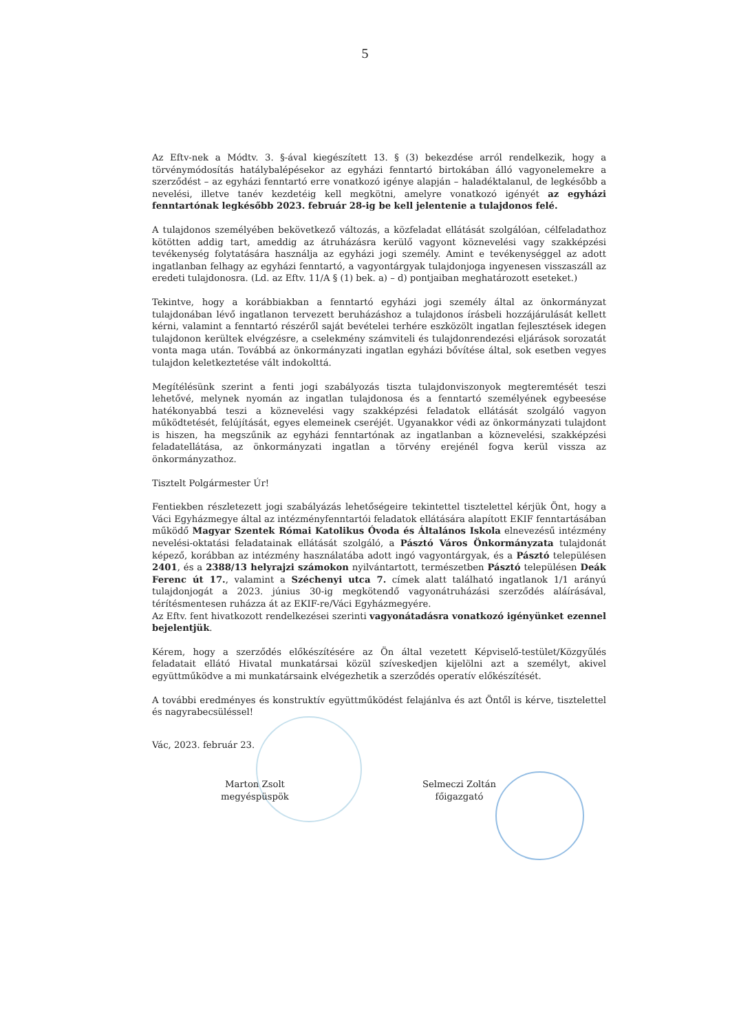5
Az Eftv-nek a Módtv. 3. §-ával kiegészített 13. § (3) bekezdése arról rendelkezik, hogy a törvénymódosítás hatálybalépésekor az egyházi fenntartó birtokában álló vagyonelemekre a szerződést – az egyházi fenntartó erre vonatkozó igénye alapján – haladéktalanul, de legkésőbb a nevelési, illetve tanév kezdetéig kell megkötni, amelyre vonatkozó igényét az egyházi fenntartónak legkésőbb 2023. február 28-ig be kell jelentenie a tulajdonos felé.
A tulajdonos személyében bekövetkező változás, a közfeladat ellátását szolgálóan, célfeladathoz kötötten addig tart, ameddig az átruházásra kerülő vagyont köznevelési vagy szakképzési tevékenység folytatására használja az egyházi jogi személy. Amint e tevékenységgel az adott ingatlanban felhagy az egyházi fenntartó, a vagyontárgyak tulajdonjoga ingyenesen visszaszáll az eredeti tulajdonosra. (Ld. az Eftv. 11/A § (1) bek. a) – d) pontjaiban meghatározott eseteket.)
Tekintve, hogy a korábbiakban a fenntartó egyházi jogi személy által az önkormányzat tulajdonában lévő ingatlanon tervezett beruházáshoz a tulajdonos írásbeli hozzájárulását kellett kérni, valamint a fenntartó részéről saját bevételei terhére eszközölt ingatlan fejlesztések idegen tulajdonon kerültek elvégzésre, a cselekmény számviteli és tulajdonrendezési eljárások sorozatát vonta maga után. Továbbá az önkormányzati ingatlan egyházi bővítése által, sok esetben vegyes tulajdon keletkeztetése vált indokolttá.
Megítélésünk szerint a fenti jogi szabályozás tiszta tulajdonviszonyok megteremtését teszi lehetővé, melynek nyomán az ingatlan tulajdonosa és a fenntartó személyének egybeesése hatékonyabbá teszi a köznevelési vagy szakképzési feladatok ellátását szolgáló vagyon működtetését, felújítását, egyes elemeinek cseréjét. Ugyanakkor védi az önkormányzati tulajdont is hiszen, ha megszűnik az egyházi fenntartónak az ingatlanban a köznevelési, szakképzési feladatellátása, az önkormányzati ingatlan a törvény erejénél fogva kerül vissza az önkormányzathoz.
Tisztelt Polgármester Úr!
Fentiekben részletezett jogi szabályázás lehetőségeire tekintettel tisztelettel kérjük Önt, hogy a Váci Egyházmegye által az intézményfenntartói feladatok ellátására alapított EKIF fenntartásában működő Magyar Szentek Római Katolikus Óvoda és Általános Iskola elnevezésű intézmény nevelési-oktatási feladatainak ellátását szolgáló, a Pásztó Város Önkormányzata tulajdonát képező, korábban az intézmény használatába adott ingó vagyontárgyak, és a Pásztó településen 2401, és a 2388/13 helyrajzi számokon nyilvántartott, természetben Pásztó településen Deák Ferenc út 17., valamint a Széchenyi utca 7. címek alatt található ingatlanok 1/1 arányú tulajdonjogát a 2023. június 30-ig megkötendő vagyonátruházási szerződés aláírásával, térítésmentesen ruházza át az EKIF-re/Váci Egyházmegyére.
Az Eftv. fent hivatkozott rendelkezései szerinti vagyonátadásra vonatkozó igényünket ezennel bejelentjük.
Kérem, hogy a szerződés előkészítésére az Ön által vezetett Képviselő-testület/Közgyűlés feladatait ellátó Hivatal munkatársai közül szíveskedjen kijelölni azt a személyt, akivel együttműködve a mi munkatársaink elvégezhetik a szerződés operatív előkészítését.
A további eredményes és konstruktív együttműködést felajánlva és azt Öntől is kérve, tisztelettel és nagyrabecsüléssel!
Vác, 2023. február 23.
Marton Zsolt
megyéspüspök
Selmeczi Zoltán
főigazgató